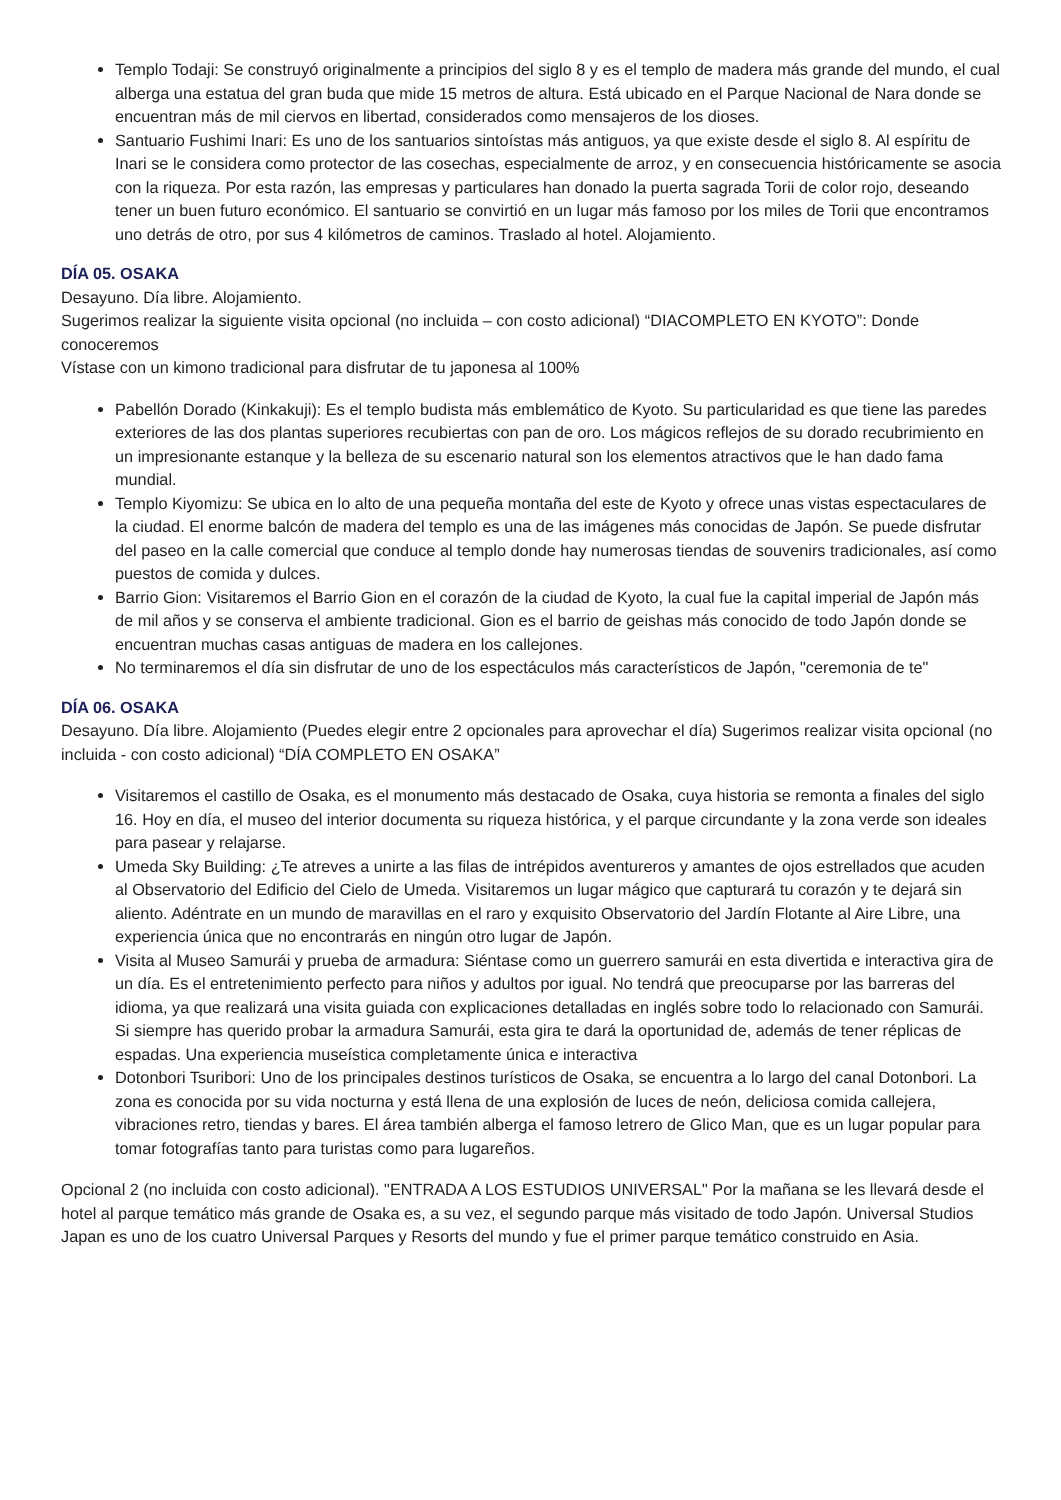Templo Todaji: Se construyó originalmente a principios del siglo 8 y es el templo de madera más grande del mundo, el cual alberga una estatua del gran buda que mide 15 metros de altura. Está ubicado en el Parque Nacional de Nara donde se encuentran más de mil ciervos en libertad, considerados como mensajeros de los dioses.
Santuario Fushimi Inari: Es uno de los santuarios sintoístas más antiguos, ya que existe desde el siglo 8. Al espíritu de Inari se le considera como protector de las cosechas, especialmente de arroz, y en consecuencia históricamente se asocia con la riqueza. Por esta razón, las empresas y particulares han donado la puerta sagrada Torii de color rojo, deseando tener un buen futuro económico. El santuario se convirtió en un lugar más famoso por los miles de Torii que encontramos uno detrás de otro, por sus 4 kilómetros de caminos. Traslado al hotel. Alojamiento.
DÍA 05. OSAKA
Desayuno. Día libre. Alojamiento.
Sugerimos realizar la siguiente visita opcional (no incluida – con costo adicional) “DIACOMPLETO EN KYOTO”: Donde conoceremos
Vístase con un kimono tradicional para disfrutar de tu japonesa al 100%
Pabellón Dorado (Kinkakuji): Es el templo budista más emblemático de Kyoto. Su particularidad es que tiene las paredes exteriores de las dos plantas superiores recubiertas con pan de oro. Los mágicos reflejos de su dorado recubrimiento en un impresionante estanque y la belleza de su escenario natural son los elementos atractivos que le han dado fama mundial.
Templo Kiyomizu: Se ubica en lo alto de una pequeña montaña del este de Kyoto y ofrece unas vistas espectaculares de la ciudad. El enorme balcón de madera del templo es una de las imágenes más conocidas de Japón. Se puede disfrutar del paseo en la calle comercial que conduce al templo donde hay numerosas tiendas de souvenirs tradicionales, así como puestos de comida y dulces.
Barrio Gion: Visitaremos el Barrio Gion en el corazón de la ciudad de Kyoto, la cual fue la capital imperial de Japón más de mil años y se conserva el ambiente tradicional. Gion es el barrio de geishas más conocido de todo Japón donde se encuentran muchas casas antiguas de madera en los callejones.
No terminaremos el día sin disfrutar de uno de los espectáculos más característicos de Japón, "ceremonia de te"
DÍA 06. OSAKA
Desayuno. Día libre. Alojamiento (Puedes elegir entre 2 opcionales para aprovechar el día) Sugerimos realizar visita opcional (no incluida - con costo adicional) “DÍA COMPLETO EN OSAKA”
Visitaremos el castillo de Osaka, es el monumento más destacado de Osaka, cuya historia se remonta a finales del siglo 16. Hoy en día, el museo del interior documenta su riqueza histórica, y el parque circundante y la zona verde son ideales para pasear y relajarse.
Umeda Sky Building: ¿Te atreves a unirte a las filas de intrépidos aventureros y amantes de ojos estrellados que acuden al Observatorio del Edificio del Cielo de Umeda. Visitaremos un lugar mágico que capturará tu corazón y te dejará sin aliento. Adéntrate en un mundo de maravillas en el raro y exquisito Observatorio del Jardín Flotante al Aire Libre, una experiencia única que no encontrarás en ningún otro lugar de Japón.
Visita al Museo Samurái y prueba de armadura: Siéntase como un guerrero samurái en esta divertida e interactiva gira de un día. Es el entretenimiento perfecto para niños y adultos por igual. No tendrá que preocuparse por las barreras del idioma, ya que realizará una visita guiada con explicaciones detalladas en inglés sobre todo lo relacionado con Samurái. Si siempre has querido probar la armadura Samurái, esta gira te dará la oportunidad de, además de tener réplicas de espadas. Una experiencia museística completamente única e interactiva
Dotonbori Tsuribori: Uno de los principales destinos turísticos de Osaka, se encuentra a lo largo del canal Dotonbori. La zona es conocida por su vida nocturna y está llena de una explosión de luces de neón, deliciosa comida callejera, vibraciones retro, tiendas y bares. El área también alberga el famoso letrero de Glico Man, que es un lugar popular para tomar fotografías tanto para turistas como para lugareños.
Opcional 2 (no incluida con costo adicional). "ENTRADA A LOS ESTUDIOS UNIVERSAL" Por la mañana se les llevará desde el hotel al parque temático más grande de Osaka es, a su vez, el segundo parque más visitado de todo Japón. Universal Studios Japan es uno de los cuatro Universal Parques y Resorts del mundo y fue el primer parque temático construido en Asia.